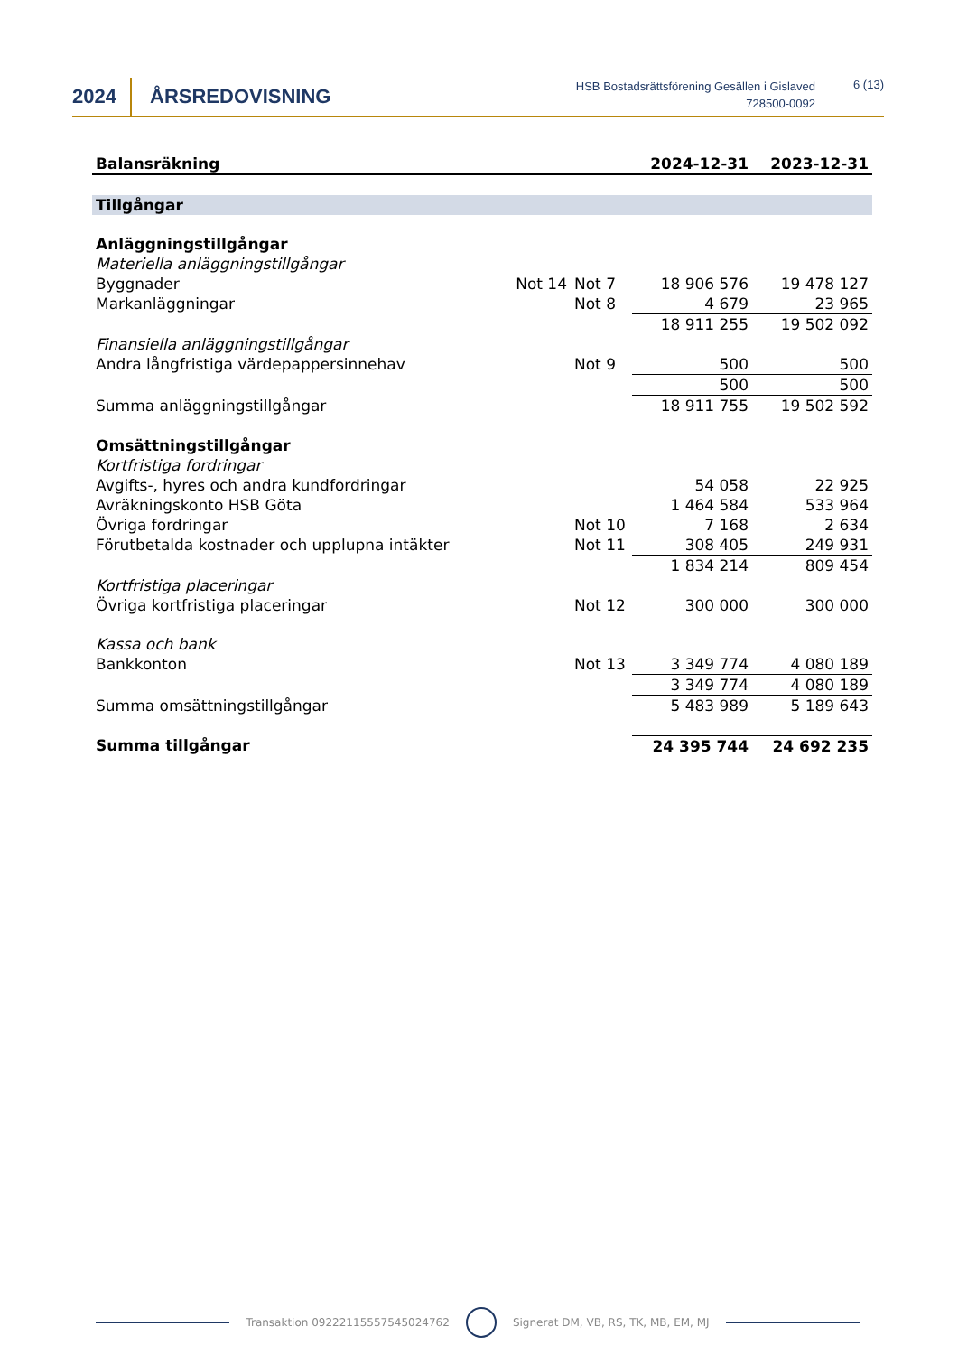2024 ÅRSREDOVISNING
HSB Bostadsrättsförening Gesällen i Gislaved
728500-0092
6 (13)
| Balansräkning | | | 2024-12-31 | 2023-12-31 |
| --- | --- | --- | --- | --- |
| Tillgångar | | | | |
| Anläggningstillgångar | | | | |
| Materiella anläggningstillgångar | | | | |
| Byggnader | Not 14 | Not 7 | 18 906 576 | 19 478 127 |
| Markanläggningar | | Not 8 | 4 679 | 23 965 |
| | | | 18 911 255 | 19 502 092 |
| Finansiella anläggningstillgångar | | | | |
| Andra långfristiga värdepappersinnehav | | Not 9 | 500 | 500 |
| | | | 500 | 500 |
| Summa anläggningstillgångar | | | 18 911 755 | 19 502 592 |
| Omsättningstillgångar | | | | |
| Kortfristiga fordringar | | | | |
| Avgifts-, hyres och andra kundfordringar | | | 54 058 | 22 925 |
| Avräkningskonto HSB Göta | | | 1 464 584 | 533 964 |
| Övriga fordringar | | Not 10 | 7 168 | 2 634 |
| Förutbetalda kostnader och upplupna intäkter | | Not 11 | 308 405 | 249 931 |
| | | | 1 834 214 | 809 454 |
| Kortfristiga placeringar | | | | |
| Övriga kortfristiga placeringar | | Not 12 | 300 000 | 300 000 |
| Kassa och bank | | | | |
| Bankkonton | | Not 13 | 3 349 774 | 4 080 189 |
| | | | 3 349 774 | 4 080 189 |
| Summa omsättningstillgångar | | | 5 483 989 | 5 189 643 |
| Summa tillgångar | | | 24 395 744 | 24 692 235 |
Transaktion 09222115557545024762 Signerat DM, VB, RS, TK, MB, EM, MJ